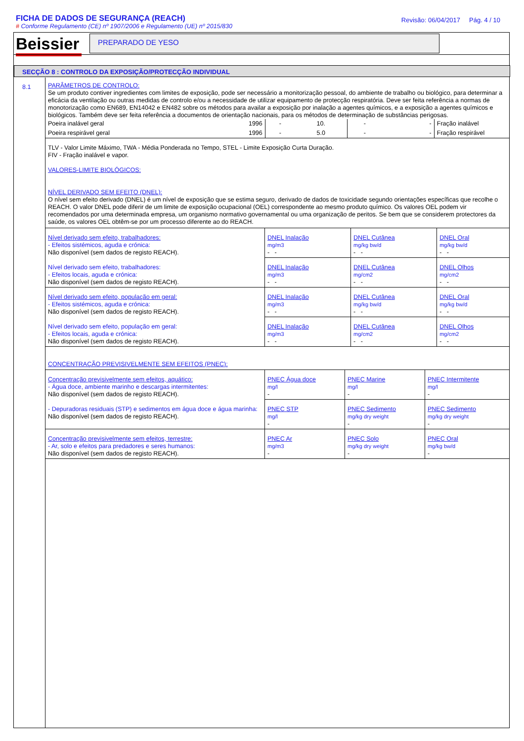FICHA DE DADOS DE SEGURANÇA (REACH)
# Conforme Regulamento (CE) nº 1907/2006 e Regulamento (UE) nº 2015/830
Revisão: 06/04/2017 Pág. 4 / 10
Beissier
PREPARADO DE YESO
SECÇÃO 8 : CONTROLO DA EXPOSIÇÃO/PROTECÇÃO INDIVIDUAL
8.1
PARÂMETROS DE CONTROLO:
Se um produto contiver ingredientes com limites de exposição, pode ser necessário a monitorização pessoal, do ambiente de trabalho ou biológico, para determinar a eficácia da ventilação ou outras medidas de controlo e/ou a necessidade de utilizar equipamento de protecção respiratória. Deve ser feita referência a normas de monotorização como EN689, EN14042 e EN482 sobre os métodos para availar a exposição por inalação a agentes químicos, e a exposição a agentes químicos e biológicos. Também deve ser feita referência a documentos de orientação nacionais, para os métodos de determinação de substâncias perigosas.
| Poeira inalável geral | 1996 | - | 10. | - | - | Fração inalável |
| Poeira respirável geral | 1996 | - | 5.0 | - | - | Fração respirável |
TLV - Valor Limite Máximo, TWA - Média Ponderada no Tempo, STEL - Limite Exposição Curta Duração.
FIV - Fração inalável e vapor.
VALORES-LIMITE BIOLÓGICOS:
NÍVEL DERIVADO SEM EFEITO (DNEL):
O nível sem efeito derivado (DNEL) é um nível de exposição que se estima seguro, derivado de dados de toxicidade segundo orientações específicas que recolhe o REACH. O valor DNEL pode diferir de um limite de exposição ocupacional (OEL) correspondente ao mesmo produto químico. Os valores OEL podem vir recomendados por uma determinada empresa, um organismo normativo governamental ou uma organização de peritos. Se bem que se considerem protectores da saúde, os valores OEL obtêm-se por um processo diferente ao do REACH.
| Nível derivado sem efeito, trabalhadores: - Efeitos sistémicos, aguda e crónica: Não disponível (sem dados de registo REACH). | DNEL Inalação mg/m3 - - | DNEL Cutânea mg/kg bw/d - - | DNEL Oral mg/kg bw/d - - |
| Nível derivado sem efeito, trabalhadores: - Efeitos locais, aguda e crónica: Não disponível (sem dados de registo REACH). | DNEL Inalação mg/m3 - - | DNEL Cutânea mg/cm2 - - | DNEL Olhos mg/cm2 - - |
| Nível derivado sem efeito, população em geral: - Efeitos sistémicos, aguda e crónica: Não disponível (sem dados de registo REACH). | DNEL Inalação mg/m3 - - | DNEL Cutânea mg/kg bw/d - - | DNEL Oral mg/kg bw/d - - |
| Nível derivado sem efeito, população em geral: - Efeitos locais, aguda e crónica: Não disponível (sem dados de registo REACH). | DNEL Inalação mg/m3 - - | DNEL Cutânea mg/cm2 - - | DNEL Olhos mg/cm2 - - |
CONCENTRAÇÃO PREVISIVELMENTE SEM EFEITOS (PNEC):
| Concentração previsivelmente sem efeitos, aquático: - Água doce, ambiente marinho e descargas intermitentes: Não disponível (sem dados de registo REACH). | PNEC Água doce mg/l - | PNEC Marine mg/l - | PNEC Intermitente mg/l - |
| - Depuradoras residuais (STP) e sedimentos em água doce e água marinha: Não disponível (sem dados de registo REACH). | PNEC STP mg/l - | PNEC Sedimento mg/kg dry weight - | PNEC Sedimento mg/kg dry weight - |
| Concentração previsivelmente sem efeitos, terrestre: - Ar, solo e efeitos para predadores e seres humanos: Não disponível (sem dados de registo REACH). | PNEC Ar mg/m3 - | PNEC Solo mg/kg dry weight - | PNEC Oral mg/kg bw/d - |